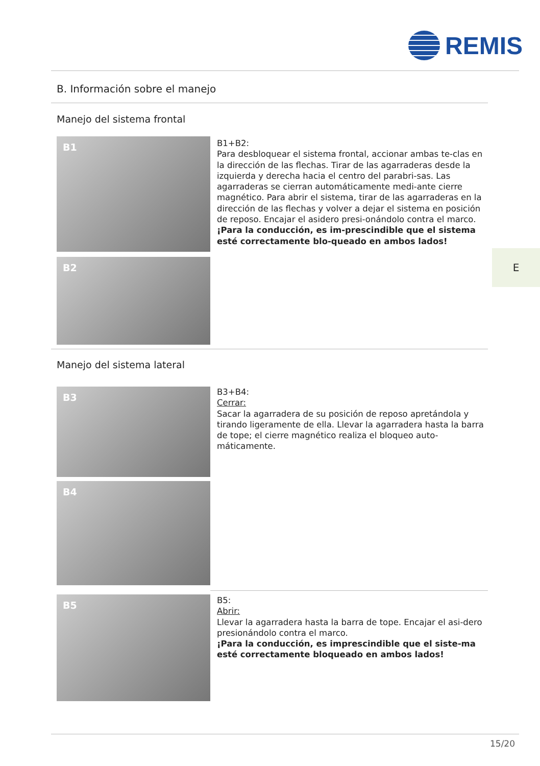REMIS
B. Información sobre el manejo
Manejo del sistema frontal
B1
B2
B1+B2:
Para desbloquear el sistema frontal, accionar ambas te-clas en la dirección de las flechas. Tirar de las agarraderas desde la izquierda y derecha hacia el centro del parabri-sas. Las agarraderas se cierran automáticamente medi-ante cierre magnético. Para abrir el sistema, tirar de las agarraderas en la dirección de las flechas y volver a dejar el sistema en posición de reposo. Encajar el asidero presi-onándolo contra el marco. ¡Para la conducción, es im-prescindible que el sistema esté correctamente blo-queado en ambos lados!
E
Manejo del sistema lateral
B3
B4
B3+B4:
Cerrar:
Sacar la agarradera de su posición de reposo apretándola y tirando ligeramente de ella. Llevar la agarradera hasta la barra de tope; el cierre magnético realiza el bloqueo auto-máticamente.
B5
B5:
Abrir:
Llevar la agarradera hasta la barra de tope. Encajar el asi-dero presionándolo contra el marco.
¡Para la conducción, es imprescindible que el siste-ma esté correctamente bloqueado en ambos lados!
15/20